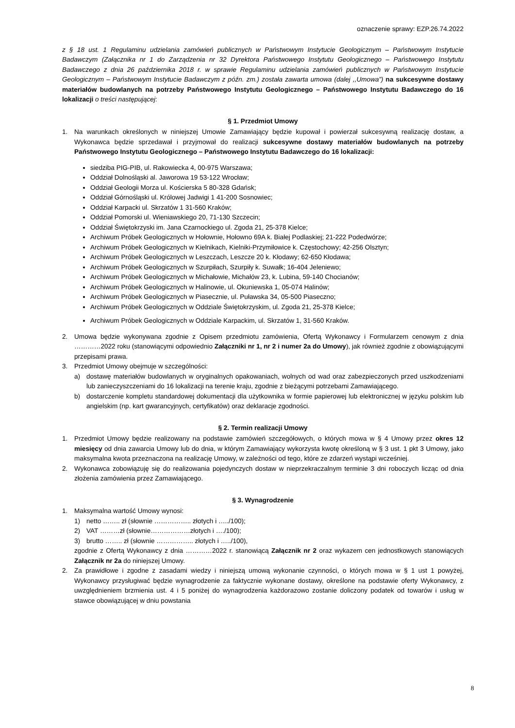oznaczenie sprawy: EZP.26.74.2022
z § 18 ust. 1 Regulaminu udzielania zamówień publicznych w Państwowym Instytucie Geologicznym – Państwowym Instytucie Badawczym (Załącznika nr 1 do Zarządzenia nr 32 Dyrektora Państwowego Instytutu Geologicznego – Państwowego Instytutu Badawczego z dnia 26 października 2018 r. w sprawie Regulaminu udzielania zamówień publicznych w Państwowym Instytucie Geologicznym – Państwowym Instytucie Badawczym z późn. zm.) została zawarta umowa (dalej ,,Umowa”) na sukcesywne dostawy materiałów budowlanych na potrzeby Państwowego Instytutu Geologicznego – Państwowego Instytutu Badawczego do 16 lokalizacji o treści następującej:
§ 1. Przedmiot Umowy
1. Na warunkach określonych w niniejszej Umowie Zamawiający będzie kupował i powierzał sukcesywną realizację dostaw, a Wykonawca będzie sprzedawał i przyjmował do realizacji sukcesywne dostawy materiałów budowlanych na potrzeby Państwowego Instytutu Geologicznego – Państwowego Instytutu Badawczego do 16 lokalizacji:
siedziba PIG-PIB, ul. Rakowiecka 4, 00-975 Warszawa;
Oddział Dolnośląski al. Jaworowa 19 53-122 Wrocław;
Oddział Geologii Morza ul. Kościerska 5 80-328 Gdańsk;
Oddział Górnośląski ul. Królowej Jadwigi 1 41-200 Sosnowiec;
Oddział Karpacki ul. Skrzatów 1 31-560 Kraków;
Oddział Pomorski ul. Wieniawskiego 20, 71-130 Szczecin;
Oddział Świętokrzyski im. Jana Czarnockiego ul. Zgoda 21, 25-378 Kielce;
Archiwum Próbek Geologicznych w Hołownie, Hołowno 69A k. Białej Podlaskiej; 21-222 Podedwórze;
Archiwum Próbek Geologicznych w Kielnikach, Kielniki-Przymiłowice k. Częstochowy; 42-256 Olsztyn;
Archiwum Próbek Geologicznych w Leszczach, Leszcze 20 k. Kłodawy; 62-650 Kłodawa;
Archiwum Próbek Geologicznych w Szurpiłach, Szurpiły k. Suwałk; 16-404 Jeleniewo;
Archiwum Próbek Geologicznych w Michałowie, Michałów 23, k. Lubina, 59-140 Chocianów;
Archiwum Próbek Geologicznych w Halinowie, ul. Okuniewska 1, 05-074 Halinów;
Archiwum Próbek Geologicznych w Piasecznie, ul. Puławska 34, 05-500 Piaseczno;
Archiwum Próbek Geologicznych w Oddziale Świętokrzyskim, ul. Zgoda 21, 25-378 Kielce;
Archiwum Próbek Geologicznych w Oddziale Karpackim, ul. Skrzatów 1, 31-560 Kraków.
2. Umowa będzie wykonywana zgodnie z Opisem przedmiotu zamówienia, Ofertą Wykonawcy i Formularzem cenowym z dnia …………2022 roku (stanowiącymi odpowiednio Załączniki nr 1, nr 2 i numer 2a do Umowy), jak również zgodnie z obowiązującymi przepisami prawa.
3. Przedmiot Umowy obejmuje w szczególności:
a) dostawę materiałów budowlanych w oryginalnych opakowaniach, wolnych od wad oraz zabezpieczonych przed uszkodzeniami lub zanieczyszczeniami do 16 lokalizacji na terenie kraju, zgodnie z bieżącymi potrzebami Zamawiającego.
b) dostarczenie kompletu standardowej dokumentacji dla użytkownika w formie papierowej lub elektronicznej w języku polskim lub angielskim (np. kart gwarancyjnych, certyfikatów) oraz deklaracje zgodności.
§ 2. Termin realizacji Umowy
1. Przedmiot Umowy będzie realizowany na podstawie zamówień szczegółowych, o których mowa w § 4 Umowy przez okres 12 miesięcy od dnia zawarcia Umowy lub do dnia, w którym Zamawiający wykorzysta kwotę określoną w § 3 ust. 1 pkt 3 Umowy, jako maksymalna kwota przeznaczona na realizację Umowy, w zależności od tego, które ze zdarzeń wystąpi wcześniej.
2. Wykonawca zobowiązuję się do realizowania pojedynczych dostaw w nieprzekraczalnym terminie 3 dni roboczych licząc od dnia złożenia zamówienia przez Zamawiającego.
§ 3. Wynagrodzenie
1. Maksymalna wartość Umowy wynosi:
1) netto …….. zł (słownie …………….. złotych i …../100);
2) VAT ………zł (słownie………………złotych i …./100);
3) brutto …….. zł (słownie …………….. złotych i …../100),
zgodnie z Ofertą Wykonawcy z dnia …………2022 r. stanowiącą Załącznik nr 2 oraz wykazem cen jednostkowych stanowiących Załącznik nr 2a do niniejszej Umowy.
2. Za prawidłowe i zgodne z zasadami wiedzy i niniejszą umową wykonanie czynności, o których mowa w § 1 ust 1 powyżej, Wykonawcy przysługiwać będzie wynagrodzenie za faktycznie wykonane dostawy, określone na podstawie oferty Wykonawcy, z uwzględnieniem brzmienia ust. 4 i 5 poniżej do wynagrodzenia każdorazowo zostanie doliczony podatek od towarów i usług w stawce obowiązującej w dniu powstania
8